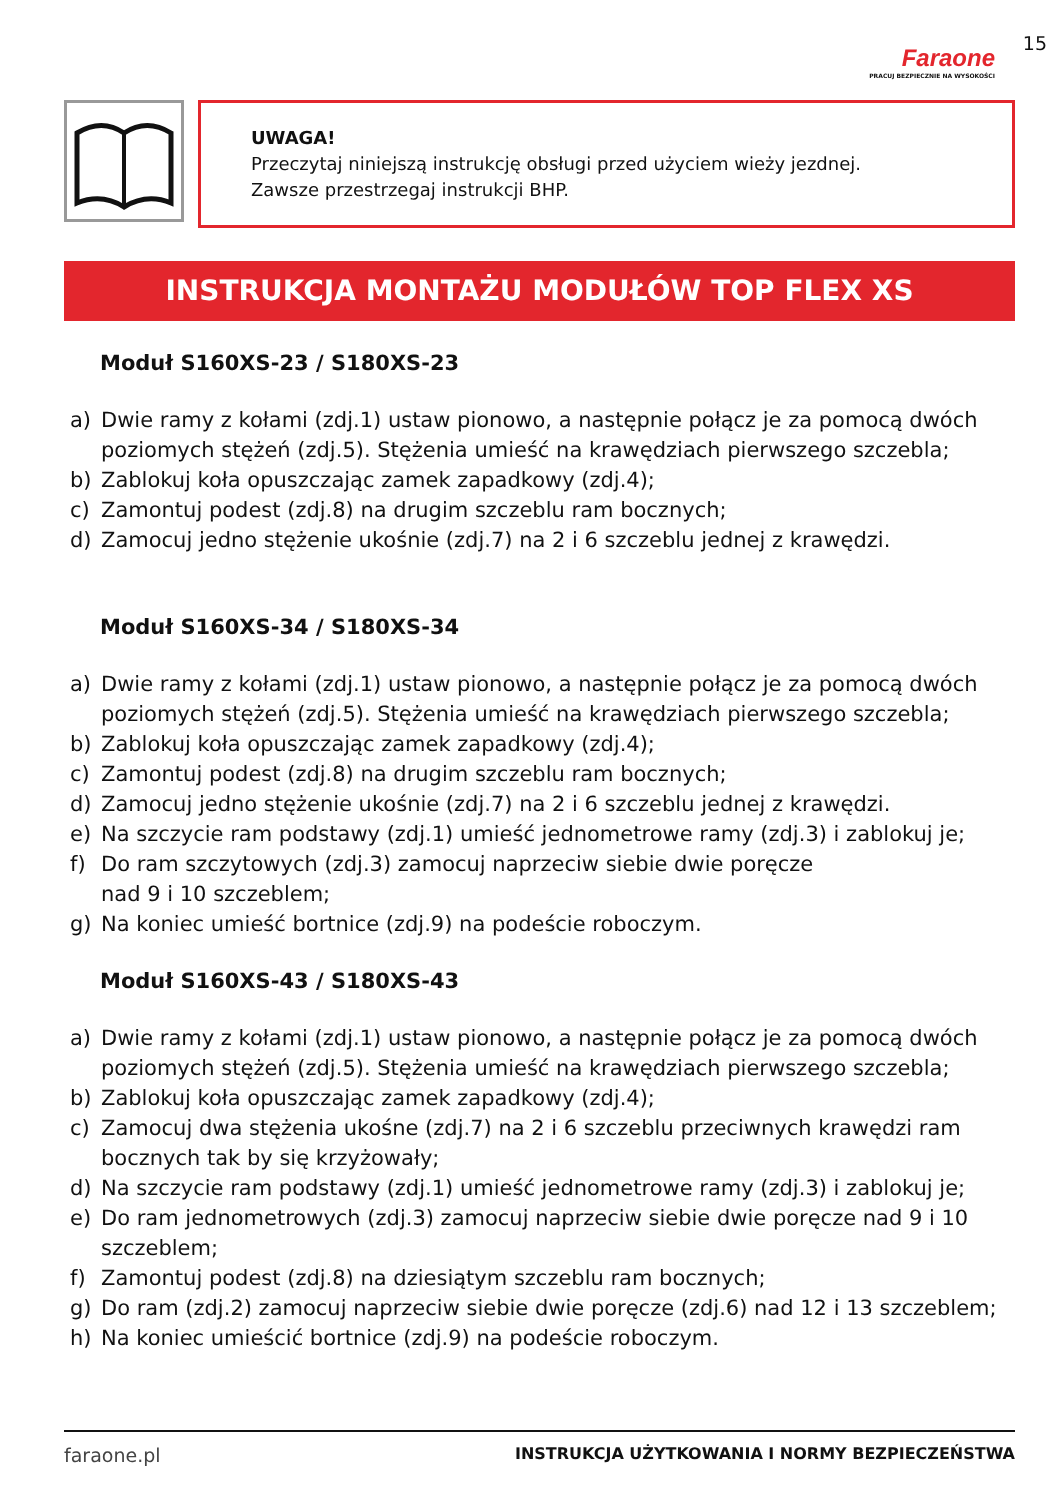Faraone
PRACUJ BEZPIECZNIE NA WYSOKOŚCI
15
UWAGA!
Przeczytaj niniejszą instrukcję obsługi przed użyciem wieży jezdnej.
Zawsze przestrzegaj instrukcji BHP.
INSTRUKCJA MONTAŻU MODUŁÓW TOP FLEX XS
Moduł S160XS-23 / S180XS-23
a) Dwie ramy z kołami (zdj.1) ustaw pionowo, a następnie połącz je za pomocą dwóch poziomych stężeń (zdj.5). Stężenia umieść na krawędziach pierwszego szczebla;
b) Zablokuj koła opuszczając zamek zapadkowy (zdj.4);
c) Zamontuj podest (zdj.8) na drugim szczeblu ram bocznych;
d) Zamocuj jedno stężenie ukośnie (zdj.7) na 2 i 6 szczeblu jednej z krawędzi.
Moduł S160XS-34 / S180XS-34
a) Dwie ramy z kołami (zdj.1) ustaw pionowo, a następnie połącz je za pomocą dwóch poziomych stężeń (zdj.5). Stężenia umieść na krawędziach pierwszego szczebla;
b) Zablokuj koła opuszczając zamek zapadkowy (zdj.4);
c) Zamontuj podest (zdj.8) na drugim szczeblu ram bocznych;
d) Zamocuj jedno stężenie ukośnie (zdj.7) na 2 i 6 szczeblu jednej z krawędzi.
e) Na szczycie ram podstawy (zdj.1) umieść jednometrowe ramy (zdj.3) i zablokuj je;
f) Do ram szczytowych (zdj.3) zamocuj naprzeciw siebie dwie poręcze
nad 9 i 10 szczeblem;
g) Na koniec umieść bortnice (zdj.9) na podeście roboczym.
Moduł S160XS-43 / S180XS-43
a) Dwie ramy z kołami (zdj.1) ustaw pionowo, a następnie połącz je za pomocą dwóch poziomych stężeń (zdj.5). Stężenia umieść na krawędziach pierwszego szczebla;
b) Zablokuj koła opuszczając zamek zapadkowy (zdj.4);
c) Zamocuj dwa stężenia ukośne (zdj.7) na 2 i 6 szczeblu przeciwnych krawędzi ram bocznych tak by się krzyżowały;
d) Na szczycie ram podstawy (zdj.1) umieść jednometrowe ramy (zdj.3) i zablokuj je;
e) Do ram jednometrowych (zdj.3) zamocuj naprzeciw siebie dwie poręcze nad 9 i 10 szczeblem;
f) Zamontuj podest (zdj.8) na dziesiątym szczeblu ram bocznych;
g) Do ram (zdj.2) zamocuj naprzeciw siebie dwie poręcze (zdj.6) nad 12 i 13 szczeblem;
h) Na koniec umieścić bortnice (zdj.9) na podeście roboczym.
faraone.pl INSTRUKCJA UŻYTKOWANIA I NORMY BEZPIECZEŃSTWA